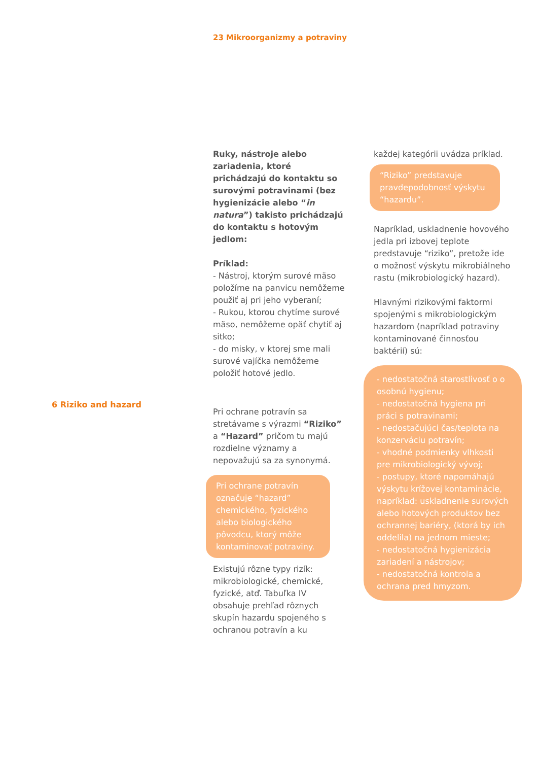23 Mikroorganizmy a potraviny
6 Riziko and hazard
Ruky, nástroje alebo zariadenia, ktoré prichádzajú do kontaktu so surovými potravinami (bez hygienizácie alebo “in natura”) takisto prichádzajú do kontaktu s hotovým jedlom:
Príklad:
- Nástroj, ktorým surové mäso položíme na panvicu nemôžeme použiť aj pri jeho vyberaní;
- Rukou, ktorou chytíme surové mäso, nemôžeme opäť chytiť aj sitko;
- do misky, v ktorej sme mali surové vajíčka nemôžeme položiť hotové jedlo.
Pri ochrane potravín sa stretávame s výrazmi “Riziko” a “Hazard” pričom tu majú rozdielne významy a nepovažujú sa za synonymá.
Pri ochrane potravín označuje “hazard” chemického, fyzického alebo biologického pôvodcu, ktorý môže kontaminovať potraviny.
Existujú rôzne typy rizík: mikrobiologické, chemické, fyzické, atď. Tabuľka IV obsahuje prehľad rôznych skupín hazardu spojeného s ochranou potravín a ku
každej kategórii uvádza príklad.
“Riziko” predstavuje pravdepodobnosť výskytu “hazardu”.
Napríklad, uskladnenie hovového jedla pri izbovej teplote predstavuje “riziko”, pretože ide o možnosť výskytu mikrobiálneho rastu (mikrobiologický hazard).
Hlavnými rizikovými faktormi spojenými s mikrobiologickým hazardom (napríklad potraviny kontaminované činnosťou baktérií) sú:
- nedostatočná starostlivosť o o osobnú hygienu;
- nedostatočná hygiena pri práci s potravinami;
- nedostačujúci čas/teplota na konzerváciu potravín;
- vhodné podmienky vlhkosti pre mikrobiologický vývoj;
- postupy, ktoré napomáhajú výskytu krížovej kontaminácie, napríklad: uskladnenie surových alebo hotových produktov bez ochrannej bariéry, (ktorá by ich oddelila) na jednom mieste;
- nedostatočná hygienizácia zariadení a nástrojov;
- nedostatočná kontrola a ochrana pred hmyzom.